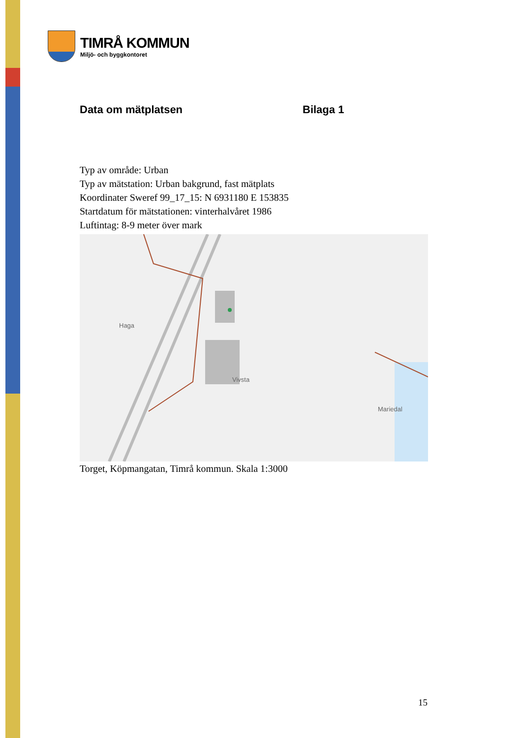TIMRÅ KOMMUN
Miljö- och byggkontoret
Data om mätplatsen Bilaga 1
Typ av område: Urban
Typ av mätstation: Urban bakgrund, fast mätplats
Koordinater Sweref 99_17_15: N 6931180 E 153835
Startdatum för mätstationen: vinterhalvåret 1986
Luftintag: 8-9 meter över mark
Haga
Vivsta
Mariedal
Torget, Köpmangatan, Timrå kommun. Skala 1:3000
15